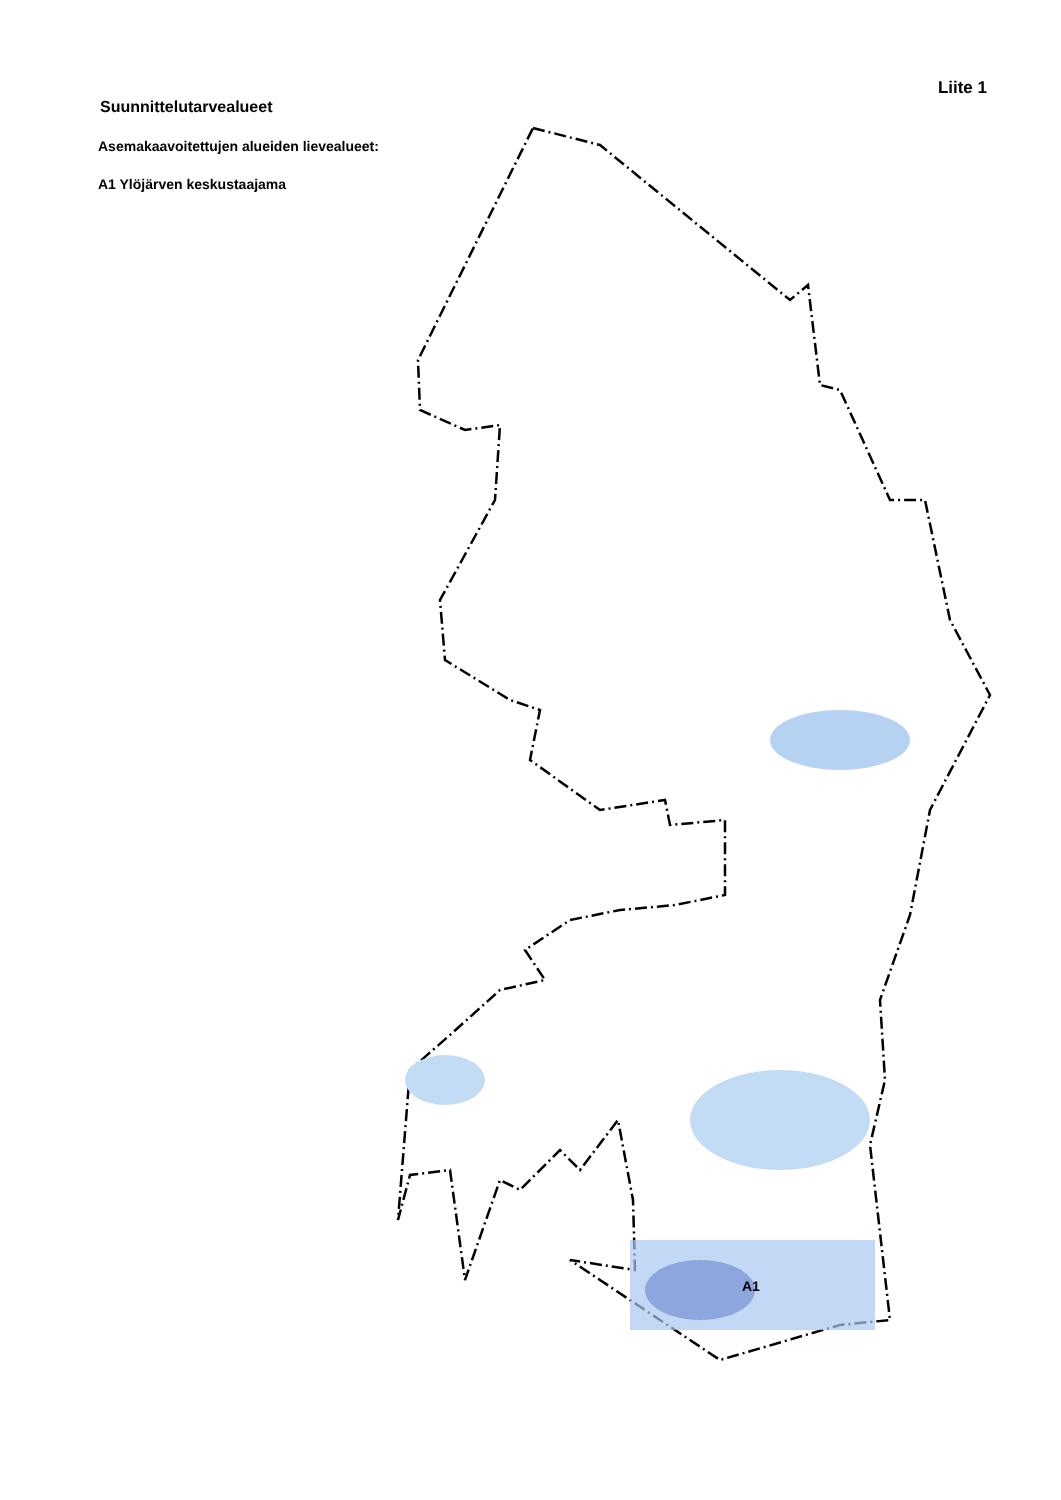Suunnittelutarvealueet
Liite 1
Asemakaavoitettujen alueiden lievealueet:
A1 Ylöjärven keskustaajama
A1